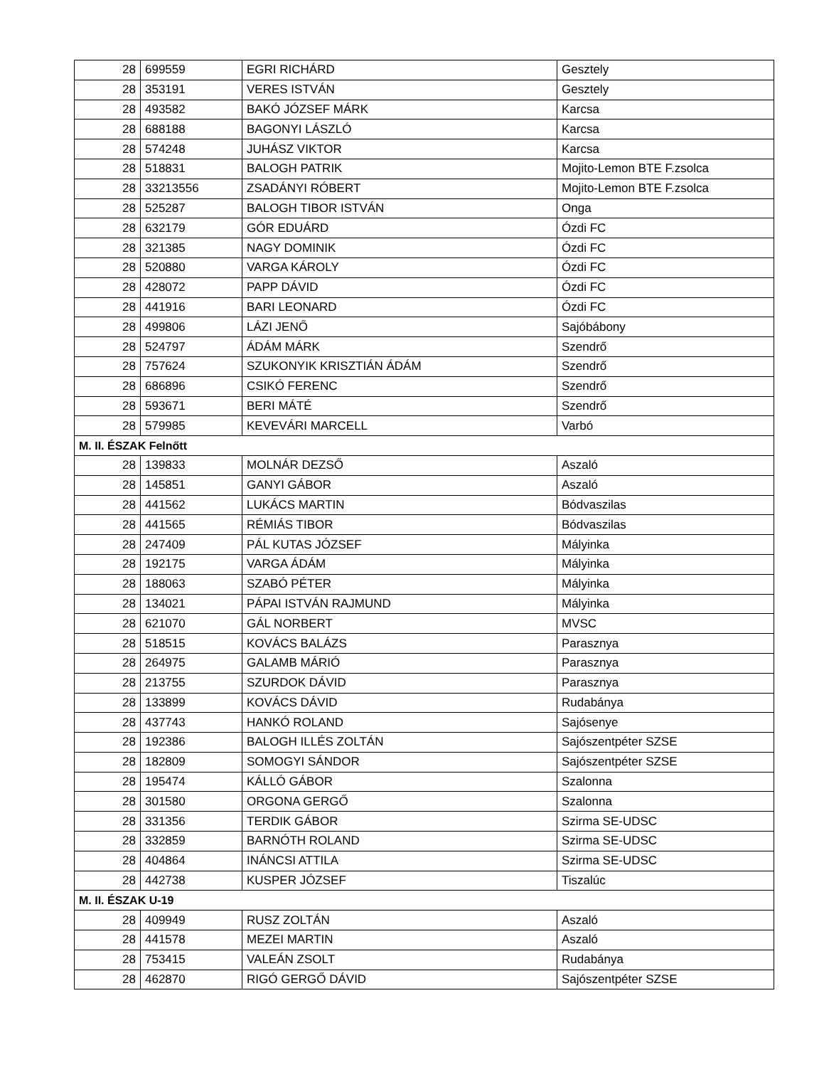| 28 | 699559 | EGRI RICHÁRD | Gesztely |
| 28 | 353191 | VERES ISTVÁN | Gesztely |
| 28 | 493582 | BAKÓ JÓZSEF MÁRK | Karcsa |
| 28 | 688188 | BAGONYI LÁSZLÓ | Karcsa |
| 28 | 574248 | JUHÁSZ VIKTOR | Karcsa |
| 28 | 518831 | BALOGH PATRIK | Mojito-Lemon BTE F.zsolca |
| 28 | 33213556 | ZSADÁNYI RÓBERT | Mojito-Lemon BTE F.zsolca |
| 28 | 525287 | BALOGH TIBOR ISTVÁN | Onga |
| 28 | 632179 | GÓR EDUÁRD | Ózdi FC |
| 28 | 321385 | NAGY DOMINIK | Ózdi FC |
| 28 | 520880 | VARGA KÁROLY | Ózdi FC |
| 28 | 428072 | PAPP DÁVID | Ózdi FC |
| 28 | 441916 | BARI LEONARD | Ózdi FC |
| 28 | 499806 | LÁZI JENŐ | Sajóbábony |
| 28 | 524797 | ÁDÁM MÁRK | Szendrő |
| 28 | 757624 | SZUKONYIK KRISZTIÁN ÁDÁM | Szendrő |
| 28 | 686896 | CSIKÓ FERENC | Szendrő |
| 28 | 593671 | BERI MÁTÉ | Szendrő |
| 28 | 579985 | KEVEVÁRI MARCELL | Varbó |
| M. II. ÉSZAK Felnőtt | | | |
| 28 | 139833 | MOLNÁR DEZSŐ | Aszaló |
| 28 | 145851 | GANYI GÁBOR | Aszaló |
| 28 | 441562 | LUKÁCS MARTIN | Bódvaszilas |
| 28 | 441565 | RÉMIÁS TIBOR | Bódvaszilas |
| 28 | 247409 | PÁL KUTAS JÓZSEF | Mályinka |
| 28 | 192175 | VARGA ÁDÁM | Mályinka |
| 28 | 188063 | SZABÓ PÉTER | Mályinka |
| 28 | 134021 | PÁPAI ISTVÁN RAJMUND | Mályinka |
| 28 | 621070 | GÁL NORBERT | MVSC |
| 28 | 518515 | KOVÁCS BALÁZS | Parasznya |
| 28 | 264975 | GALAMB MÁRIÓ | Parasznya |
| 28 | 213755 | SZURDOK DÁVID | Parasznya |
| 28 | 133899 | KOVÁCS DÁVID | Rudabánya |
| 28 | 437743 | HANKÓ ROLAND | Sajósenye |
| 28 | 192386 | BALOGH ILLÉS ZOLTÁN | Sajószentpéter SZSE |
| 28 | 182809 | SOMOGYI SÁNDOR | Sajószentpéter SZSE |
| 28 | 195474 | KÁLLÓ GÁBOR | Szalonna |
| 28 | 301580 | ORGONA GERGŐ | Szalonna |
| 28 | 331356 | TERDIK GÁBOR | Szirma SE-UDSC |
| 28 | 332859 | BARNÓTH ROLAND | Szirma SE-UDSC |
| 28 | 404864 | INÁNCSI ATTILA | Szirma SE-UDSC |
| 28 | 442738 | KUSPER JÓZSEF | Tiszalúc |
| M. II. ÉSZAK U-19 | | | |
| 28 | 409949 | RUSZ ZOLTÁN | Aszaló |
| 28 | 441578 | MEZEI MARTIN | Aszaló |
| 28 | 753415 | VALEÁN ZSOLT | Rudabánya |
| 28 | 462870 | RIGÓ GERGŐ DÁVID | Sajószentpéter SZSE |